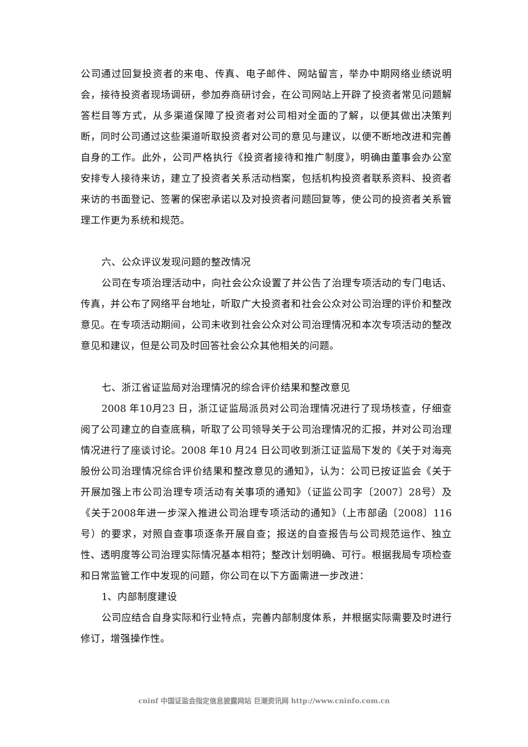公司通过回复投资者的来电、传真、电子邮件、网站留言，举办中期网络业绩说明会，接待投资者现场调研，参加券商研讨会，在公司网站上开辟了投资者常见问题解答栏目等方式，从多渠道保障了投资者对公司相对全面的了解，以便其做出决策判断，同时公司通过这些渠道听取投资者对公司的意见与建议，以便不断地改进和完善自身的工作。此外，公司严格执行《投资者接待和推广制度》，明确由董事会办公室安排专人接待来访，建立了投资者关系活动档案，包括机构投资者联系资料、投资者来访的书面登记、签署的保密承诺以及对投资者问题回复等，使公司的投资者关系管理工作更为系统和规范。
六、公众评议发现问题的整改情况
公司在专项治理活动中，向社会公众设置了并公告了治理专项活动的专门电话、传真，并公布了网络平台地址，听取广大投资者和社会公众对公司治理的评价和整改意见。在专项活动期间，公司未收到社会公众对公司治理情况和本次专项活动的整改意见和建议，但是公司及时回答社会公众其他相关的问题。
七、浙江省证监局对治理情况的综合评价结果和整改意见
2008 年10月23 日，浙江证监局派员对公司治理情况进行了现场核查，仔细查阅了公司建立的自查底稿，听取了公司领导关于公司治理情况的汇报，并对公司治理情况进行了座谈讨论。2008 年10 月24 日公司收到浙江证监局下发的《关于对海亮股份公司治理情况综合评价结果和整改意见的通知》，认为：公司已按证监会《关于开展加强上市公司治理专项活动有关事项的通知》（证监公司字〔2007〕28号）及《关于2008年进一步深入推进公司治理专项活动的通知》（上市部函〔2008〕116号）的要求，对照自查事项逐条开展自查；报送的自查报告与公司规范运作、独立性、透明度等公司治理实际情况基本相符；整改计划明确、可行。根据我局专项检查和日常监管工作中发现的问题，你公司在以下方面需进一步改进：
1、内部制度建设
公司应结合自身实际和行业特点，完善内部制度体系，并根据实际需要及时进行修订，增强操作性。
cninf 中国证监会指定信息披露网站 巨潮资讯网 http://www.cninfo.com.cn